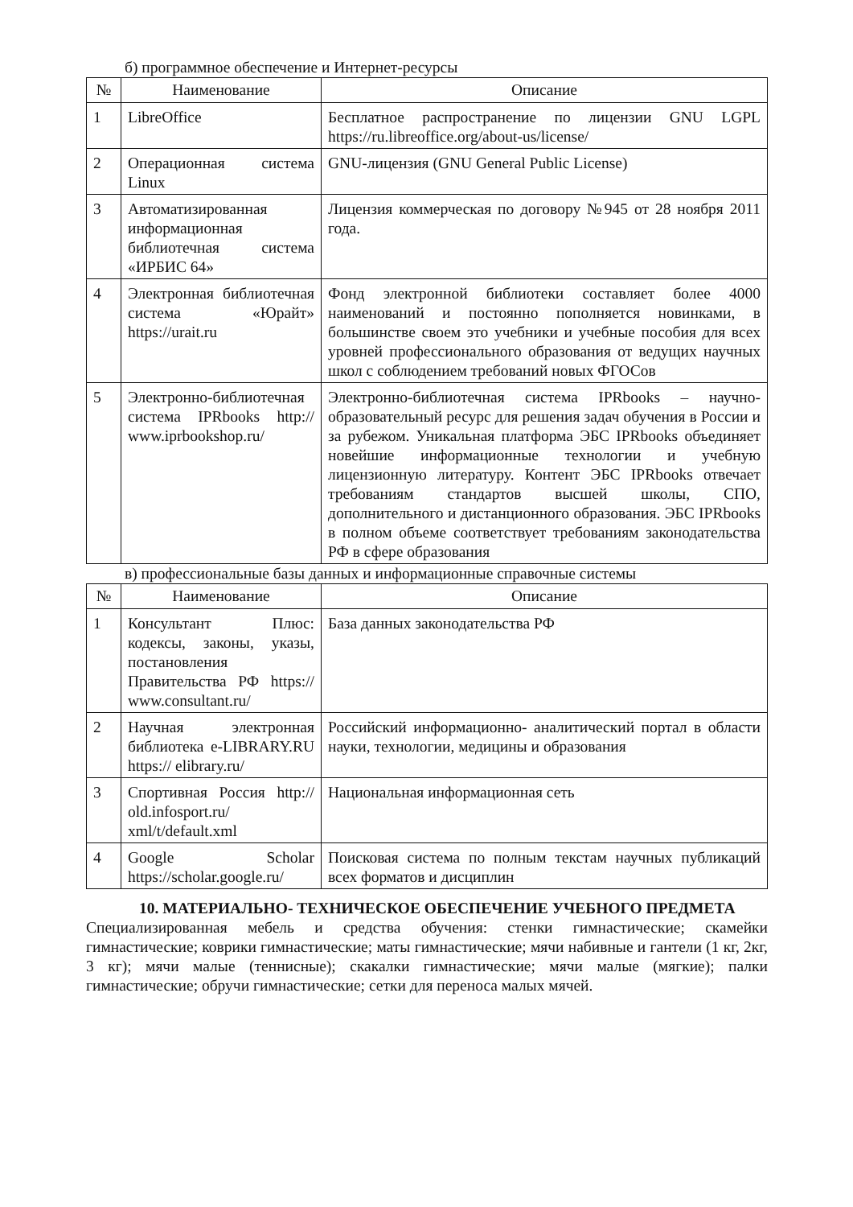б) программное обеспечение и Интернет-ресурсы
| № | Наименование | Описание |
| --- | --- | --- |
| 1 | LibreOffice | Бесплатное распространение по лицензии GNU LGPL https://ru.libreoffice.org/about-us/license/ |
| 2 | Операционная система Linux | GNU-лицензия (GNU General Public License) |
| 3 | Автоматизированная информационная библиотечная система «ИРБИС 64» | Лицензия коммерческая по договору №945 от 28 ноября 2011 года. |
| 4 | Электронная библиотечная система «Юрайт» https://urait.ru | Фонд электронной библиотеки составляет более 4000 наименований и постоянно пополняется новинками, в большинстве своем это учебники и учебные пособия для всех уровней профессионального образования от ведущих научных школ с соблюдением требований новых ФГОСов |
| 5 | Электронно-библиотечная система IPRbooks http:// www.iprbookshop.ru/ | Электронно-библиотечная система IPRbooks – научно-образовательный ресурс для решения задач обучения в России и за рубежом. Уникальная платформа ЭБС IPRbooks объединяет новейшие информационные технологии и учебную лицензионную литературу. Контент ЭБС IPRbooks отвечает требованиям стандартов высшей школы, СПО, дополнительного и дистанционного образования. ЭБС IPRbooks в полном объеме соответствует требованиям законодательства РФ в сфере образования |
в) профессиональные базы данных и информационные справочные системы
| № | Наименование | Описание |
| --- | --- | --- |
| 1 | Консультант Плюс: кодексы, законы, указы, постановления Правительства РФ https:// www.consultant.ru/ | База данных законодательства РФ |
| 2 | Научная электронная библиотека e-LIBRARY.RU https:// elibrary.ru/ | Российский информационно- аналитический портал в области науки, технологии, медицины и образования |
| 3 | Спортивная Россия http:// old.infosport.ru/ xml/t/default.xml | Национальная информационная сеть |
| 4 | Google Scholar https://scholar.google.ru/ | Поисковая система по полным текстам научных публикаций всех форматов и дисциплин |
10. МАТЕРИАЛЬНО- ТЕХНИЧЕСКОЕ ОБЕСПЕЧЕНИЕ УЧЕБНОГО ПРЕДМЕТА
Специализированная мебель и средства обучения: стенки гимнастические; скамейки гимнастические; коврики гимнастические; маты гимнастические; мячи набивные и гантели (1 кг, 2кг, 3 кг); мячи малые (теннисные); скакалки гимнастические; мячи малые (мягкие); палки гимнастические; обручи гимнастические; сетки для переноса малых мячей.